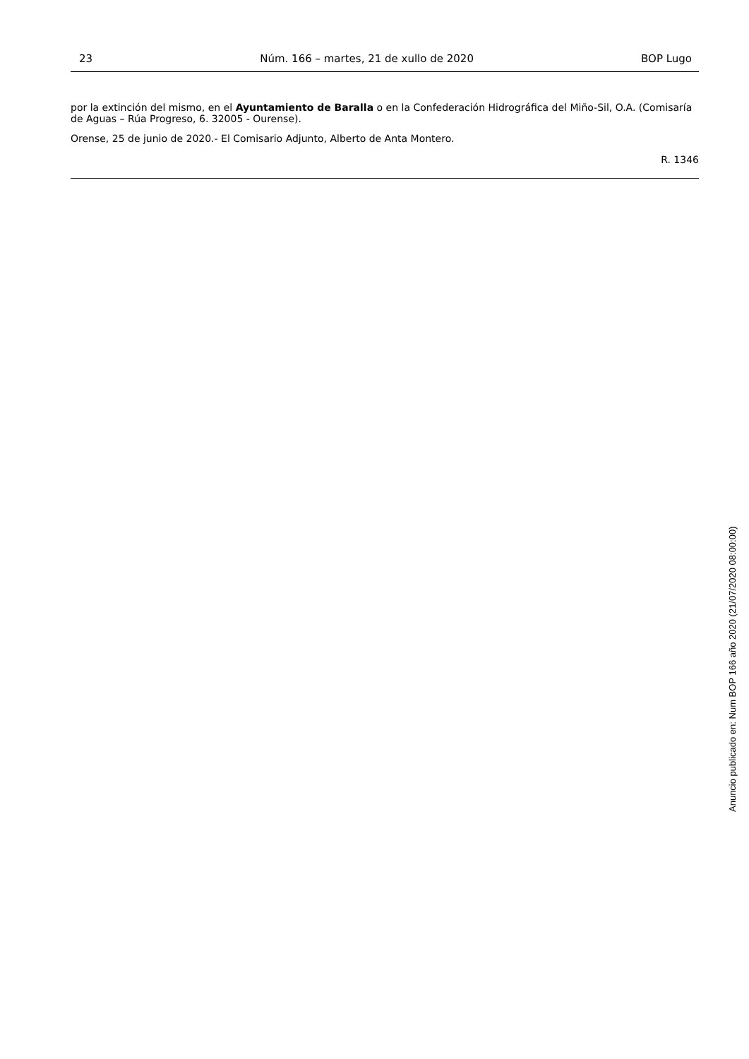23 Núm. 166 – martes, 21 de xullo de 2020 BOP Lugo
por la extinción del mismo, en el Ayuntamiento de Baralla o en la Confederación Hidrográfica del Miño-Sil, O.A. (Comisaría de Aguas – Rúa Progreso, 6. 32005 - Ourense).
Orense, 25 de junio de 2020.- El Comisario Adjunto, Alberto de Anta Montero.
R. 1346
Anuncio publicado en: Num BOP 166 año 2020 (21/07/2020 08:00:00)